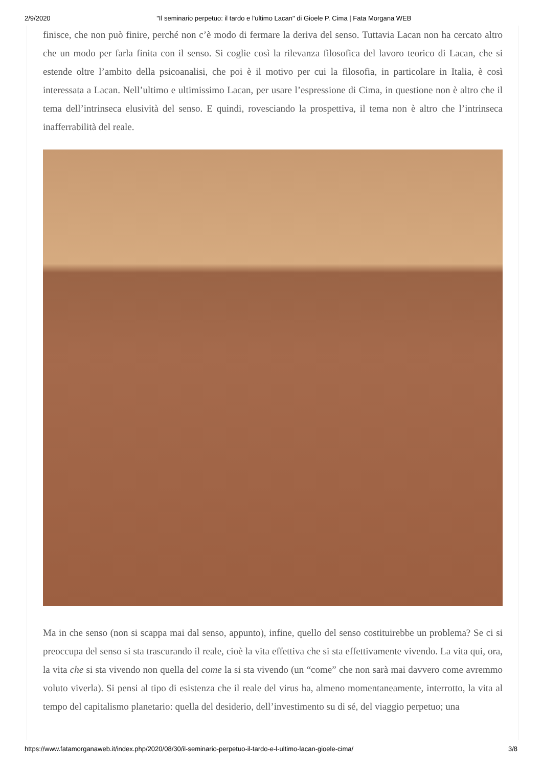2/9/2020 "Il seminario perpetuo: il tardo e l'ultimo Lacan" di Gioele P. Cima | Fata Morgana WEB
finisce, che non può finire, perché non c’è modo di fermare la deriva del senso. Tuttavia Lacan non ha cercato altro che un modo per farla finita con il senso. Si coglie così la rilevanza filosofica del lavoro teorico di Lacan, che si estende oltre l’ambito della psicoanalisi, che poi è il motivo per cui la filosofia, in particolare in Italia, è così interessata a Lacan. Nell’ultimo e ultimissimo Lacan, per usare l’espressione di Cima, in questione non è altro che il tema dell’intrinseca elusività del senso. E quindi, rovesciando la prospettiva, il tema non è altro che l’intrinseca inafferrabilità del reale.
Ma in che senso (non si scappa mai dal senso, appunto), infine, quello del senso costituirebbe un problema? Se ci si preoccupa del senso si sta trascurando il reale, cioè la vita effettiva che si sta effettivamente vivendo. La vita qui, ora, la vita che si sta vivendo non quella del come la si sta vivendo (un “come” che non sarà mai davvero come avremmo voluto viverla). Si pensi al tipo di esistenza che il reale del virus ha, almeno momentaneamente, interrotto, la vita al tempo del capitalismo planetario: quella del desiderio, dell’investimento su di sé, del viaggio perpetuo; una
https://www.fatamorganaweb.it/index.php/2020/08/30/il-seminario-perpetuo-il-tardo-e-l-ultimo-lacan-gioele-cima/ 3/8